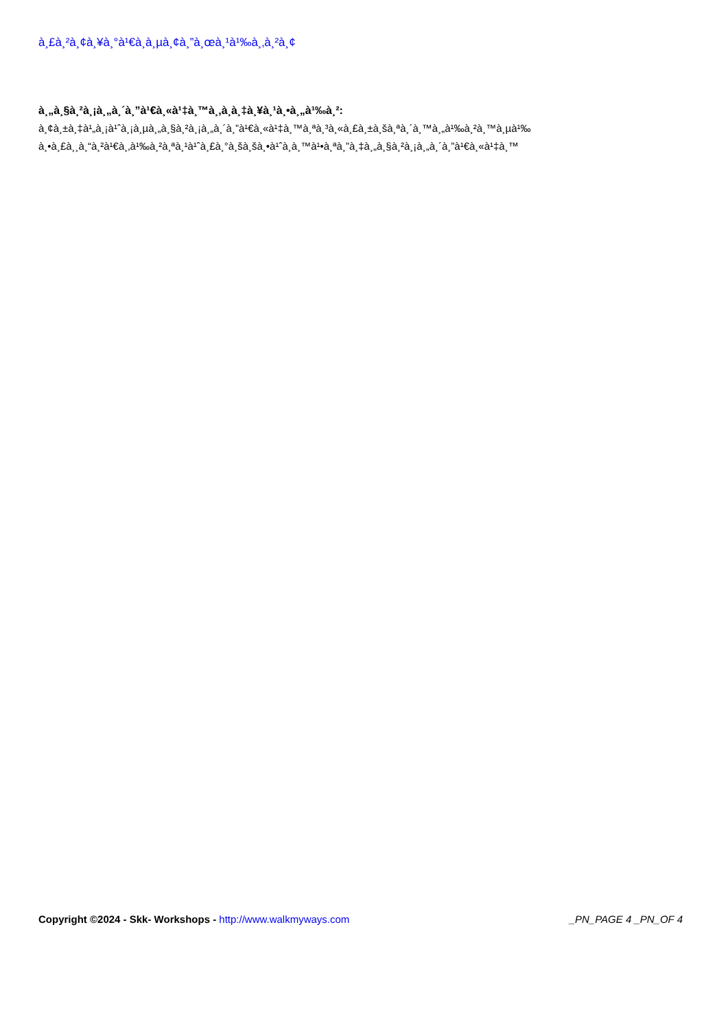à¸£à¸²à¸¢à¸¥à¸°à¹€à¸­à¸µà¸¢à¸”à¸œà¸¹à¹‰à¸‚à¸²à¸¢
à¸„à¸§à¸²à¸¡à¸„à¸´à¸”à¹€à¸«à¹‡à¸™à¸‚à¸­à¸‡à¸¥à¸¹à¸•à¸„à¹‰à¸²:
à¸¢à¸±à¸‡à¹„à¸¡à¹ˆà¸¡à¸µà¸„à¸§à¸²à¸¡à¸„à¸´à¸”à¹€à¸«à¹‡à¸™à¸ªà¸³à¸«à¸£à¸±à¸šà¸ªà¸´à¸™à¸„à¹‰à¸²à¸™à¸µà¹‰ à¸•à¸£à¸¸à¸“à¸²à¹€à¸‚à¹‰à¸²à¸ªà¸¹à¹ˆà¸£à¸°à¸šà¸šà¸•à¹ˆà¸­à¸™à¹•à¸ªà¸”à¸‡à¸„à¸§à¸²à¸¡à¸„à¸´à¸”à¹€à¸«à¹‡à¸™
Copyright ©2024 - Skk- Workshops - http://www.walkmyways.com _PN_PAGE 4 _PN_OF 4